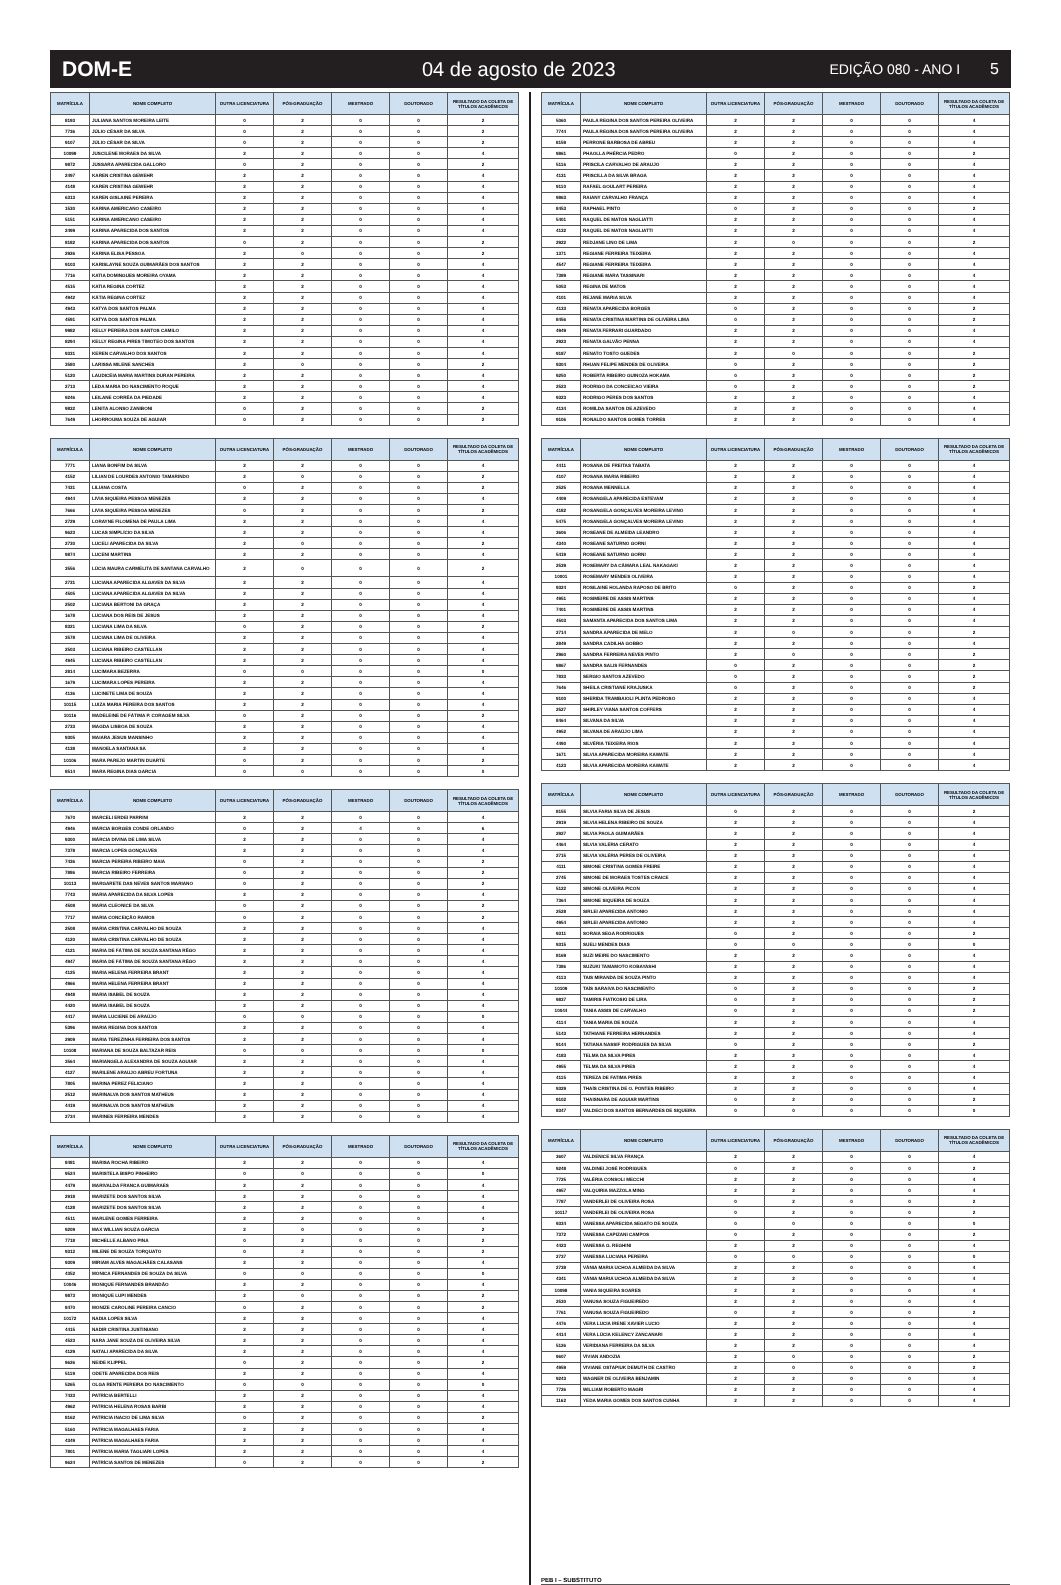DOM-E 04 de agosto de 2023
EDIÇÃO 080 - ANO I 5
| MATRÍCULA | NOME COMPLETO | OUTRA LICENCIATURA | PÓS-GRADUAÇÃO | MESTRADO | DOUTORADO | RESULTADO DA COLETA DE TÍTULOS ACADÊMICOS |
| --- | --- | --- | --- | --- | --- | --- |
| 8193 | JULIANA SANTOS MOREIRA LEITE | 0 | 2 | 0 | 0 | 2 |
| 7736 | JÚLIO CÉSAR DA SILVA | 0 | 2 | 0 | 0 | 2 |
| 9107 | JÚLIO CÉSAR DA SILVA | 0 | 2 | 0 | 0 | 2 |
| 10099 | JUSCILENE MORAES DA SILVA | 2 | 2 | 0 | 0 | 4 |
| 9872 | JUSSARA APARECIDA GALLORO | 0 | 2 | 0 | 0 | 2 |
| 2497 | KAREN CRISTINA GEWEHR | 2 | 2 | 0 | 0 | 4 |
| 4148 | KAREN CRISTINA GEWEHR | 2 | 2 | 0 | 0 | 4 |
| 6313 | KAREN GISLAINE PEREIRA | 2 | 2 | 0 | 0 | 4 |
| 1530 | KARINA AMERICANO CASEIRO | 2 | 2 | 0 | 0 | 4 |
| 5151 | KARINA AMERICANO CASEIRO | 2 | 2 | 0 | 0 | 4 |
| 2499 | KARINA APARECIDA DOS SANTOS | 2 | 2 | 0 | 0 | 4 |
| 8182 | KARINA APARECIDA DOS SANTOS | 0 | 2 | 0 | 0 | 2 |
| 2926 | KARINA ELISA PESSOA | 2 | 0 | 0 | 0 | 2 |
| 9103 | KARISLAYNE SOUZA GUIMARÃES DOS SANTOS | 2 | 2 | 0 | 0 | 4 |
| 7716 | KATIA DOMINGUES MOREIRA OYAMA | 2 | 2 | 0 | 0 | 4 |
| 4515 | KATIA REGINA CORTEZ | 2 | 2 | 0 | 0 | 4 |
| 4942 | KÁTIA REGINA CORTEZ | 2 | 2 | 0 | 0 | 4 |
| 4943 | KATYA DOS SANTOS PALMA | 2 | 2 | 0 | 0 | 4 |
| 4591 | KATYA DOS SANTOS PALMA | 2 | 2 | 0 | 0 | 4 |
| 9982 | KELLY PEREIRA DOS SANTOS CAMILO | 2 | 2 | 0 | 0 | 4 |
| 8294 | KELLY REGINA PIRES TIMOTEO DOS SANTOS | 2 | 2 | 0 | 0 | 4 |
| 9331 | KEREN CARVALHO DOS SANTOS | 2 | 2 | 0 | 0 | 4 |
| 3580 | LARISSA MILENE SANCHES | 2 | 0 | 0 | 0 | 2 |
| 5120 | LAUDICÉIA MARIA MARTINS DURAN PEREIRA | 2 | 2 | 0 | 0 | 4 |
| 2713 | LEDA MARIA DO NASCIMENTO ROQUE | 2 | 2 | 0 | 0 | 4 |
| 9246 | LEILANE CORRÊA DA PIEDADE | 2 | 2 | 0 | 0 | 4 |
| 9832 | LENITA ALONSO ZANIBONI | 0 | 2 | 0 | 0 | 2 |
| 7649 | LHORROUMA SOUZA DE AGUIAR | 0 | 2 | 0 | 0 | 2 |
| MATRÍCULA | NOME COMPLETO | OUTRA LICENCIATURA | PÓS-GRADUAÇÃO | MESTRADO | DOUTORADO | RESULTADO DA COLETA DE TÍTULOS ACADÊMICOS |
| --- | --- | --- | --- | --- | --- | --- |
| 7771 | LIANA BONFIM DA SILVA | 2 | 2 | 0 | 0 | 4 |
| 4152 | LILIAN DE LOURDES ANTONIO TAMARINDO | 2 | 0 | 0 | 0 | 2 |
| 7431 | LILIANA COSTA | 0 | 2 | 0 | 0 | 2 |
| 4944 | LIVIA SIQUEIRA PESSOA MENEZES | 2 | 2 | 0 | 0 | 4 |
| 7666 | LIVIA SIQUEIRA PESSOA MENEZES | 0 | 2 | 0 | 0 | 2 |
| 2729 | LORAYNE FILOMENA DE PAULA LIMA | 2 | 2 | 0 | 0 | 4 |
| 9623 | LUCAS SIMPLÍCIO DA SILVA | 2 | 2 | 0 | 0 | 4 |
| 2730 | LUCELI APARECIDA DA SILVA | 2 | 0 | 0 | 0 | 2 |
| 9874 | LUCENI MARTINS | 2 | 2 | 0 | 0 | 4 |
| 3556 | LÚCIA MAURA CARMELITA DE SANTANA CARVALHO | 2 | 0 | 0 | 0 | 2 |
| 2731 | LUCIANA APARECIDA ALGAVES DA SILVA | 2 | 2 | 0 | 0 | 4 |
| 4505 | LUCIANA APARECIDA ALGAVES DA SILVA | 2 | 2 | 0 | 0 | 4 |
| 2502 | LUCIANA BERTONI DA GRAÇA | 2 | 2 | 0 | 0 | 4 |
| 1678 | LUCIANA DOS REIS DE JESUS | 2 | 2 | 0 | 0 | 4 |
| 8321 | LUCIANA LIMA DA SILVA | 0 | 2 | 0 | 0 | 2 |
| 3578 | LUCIANA LIMA DE OLIVEIRA | 2 | 2 | 0 | 0 | 4 |
| 2503 | LUCIANA RIBEIRO CASTELLAN | 2 | 2 | 0 | 0 | 4 |
| 4945 | LUCIANA RIBEIRO CASTELLAN | 2 | 2 | 0 | 0 | 4 |
| 2814 | LUCIMARA BEZERRA | 0 | 0 | 0 | 0 | 0 |
| 1679 | LUCIMARA LOPES PEREIRA | 2 | 2 | 0 | 0 | 4 |
| 4136 | LUCINETE LIMA DE SOUZA | 2 | 2 | 0 | 0 | 4 |
| 10115 | LUIZA MARIA PEREIRA DOS SANTOS | 2 | 2 | 0 | 0 | 4 |
| 10116 | MADELEINE DE FÁTIMA P. CORAGEM SILVA | 0 | 2 | 0 | 0 | 2 |
| 2733 | MAGDA LISBOA DE SOUZA | 2 | 2 | 0 | 0 | 4 |
| 9305 | MAIARA JESUS MANSINHO | 2 | 2 | 0 | 0 | 4 |
| 4138 | MANOELA SANTANA SA | 2 | 2 | 0 | 0 | 4 |
| 10106 | MARA PAREJO MARTIN DUARTE | 0 | 2 | 0 | 0 | 2 |
| 8514 | MARA REGINA DIAS GARCIA | 0 | 0 | 0 | 0 | 0 |
| MATRÍCULA | NOME COMPLETO | OUTRA LICENCIATURA | PÓS-GRADUAÇÃO | MESTRADO | DOUTORADO | RESULTADO DA COLETA DE TÍTULOS ACADÊMICOS |
| --- | --- | --- | --- | --- | --- | --- |
| 7670 | MARCELI ERDEI PARRINI | 2 | 2 | 0 | 0 | 4 |
| 4946 | MÁRCIA BORGES CONDE ORLANDO | 0 | 2 | 4 | 0 | 6 |
| 9300 | MÁRCIA DIVINA DE LIMA SILVA | 2 | 2 | 0 | 0 | 4 |
| 7378 | MARCIA LOPES GONÇALVES | 2 | 2 | 0 | 0 | 4 |
| 7436 | MARCIA PEREIRA RIBEIRO MAIA | 0 | 2 | 0 | 0 | 2 |
| 7886 | MARCIA RIBEIRO FERREIRA | 0 | 2 | 0 | 0 | 2 |
| 10113 | MARGARETE DAS NEVES SANTOS MARIANO | 0 | 2 | 0 | 0 | 2 |
| 7743 | MARIA APARECIDA DA SILVA LOPES | 2 | 2 | 0 | 0 | 4 |
| 4508 | MARIA CLEONICE DA SILVA | 0 | 2 | 0 | 0 | 2 |
| 7717 | MARIA CONCEIÇÃO RAMOS | 0 | 2 | 0 | 0 | 2 |
| 2508 | MARIA CRISTINA CARVALHO DE SOUZA | 2 | 2 | 0 | 0 | 4 |
| 4120 | MARIA CRISTINA CARVALHO DE SOUZA | 2 | 2 | 0 | 0 | 4 |
| 4121 | MARIA DE FÁTIMA DE SOUZA SANTANA RÊGO | 2 | 2 | 0 | 0 | 4 |
| 4947 | MARIA DE FÁTIMA DE SOUZA SANTANA RÊGO | 2 | 2 | 0 | 0 | 4 |
| 4125 | MARIA HELENA FERREIRA BRANT | 2 | 2 | 0 | 0 | 4 |
| 4966 | MARIA HELENA FERREIRA BRANT | 2 | 2 | 0 | 0 | 4 |
| 4948 | MARIA ISABEL DE SOUZA | 2 | 2 | 0 | 0 | 4 |
| 4420 | MARIA ISABEL DE SOUZA | 2 | 2 | 0 | 0 | 4 |
| 4417 | MARIA LUCIENE DE ARAÚJO | 0 | 0 | 0 | 0 | 0 |
| 5396 | MARIA REGINA DOS SANTOS | 2 | 2 | 0 | 0 | 4 |
| 2909 | MARIA TEREZINHA FERREIRA DOS SANTOS | 2 | 2 | 0 | 0 | 4 |
| 10108 | MARIANA DE SOUZA BALTAZAR REIS | 0 | 0 | 0 | 0 | 0 |
| 3564 | MARIANGELA ALEXANDRA DE SOUZA AGUIAR | 2 | 2 | 0 | 0 | 4 |
| 4127 | MARILENE ARAUJO ABREU FORTUNA | 2 | 2 | 0 | 0 | 4 |
| 7805 | MARINA PEREZ FELICIANO | 2 | 2 | 0 | 0 | 4 |
| 2512 | MARINALVA DOS SANTOS MATHEUS | 2 | 2 | 0 | 0 | 4 |
| 4419 | MARINALVA DOS SANTOS MATHEUS | 2 | 2 | 0 | 0 | 4 |
| 2734 | MARINES FERREIRA MENDES | 2 | 2 | 0 | 0 | 4 |
| MATRÍCULA | NOME COMPLETO | OUTRA LICENCIATURA | PÓS-GRADUAÇÃO | MESTRADO | DOUTORADO | RESULTADO DA COLETA DE TÍTULOS ACADÊMICOS |
| --- | --- | --- | --- | --- | --- | --- |
| 8481 | MARISA ROCHA RIBEIRO | 2 | 2 | 0 | 0 | 4 |
| 9524 | MARISTELA BISPO PINHEIRO | 0 | 0 | 0 | 0 | 0 |
| 4479 | MARIVALDA FRANCA GUIMARAES | 2 | 2 | 0 | 0 | 4 |
| 2918 | MARIZETE DOS SANTOS SILVA | 2 | 2 | 0 | 0 | 4 |
| 4128 | MARIZETE DOS SANTOS SILVA | 2 | 2 | 0 | 0 | 4 |
| 4511 | MARLENE GOMES FERREIRA | 2 | 2 | 0 | 0 | 4 |
| 9209 | MAX WILLIAN SOUZA GARCIA | 2 | 0 | 0 | 0 | 2 |
| 7718 | MICHELLE ALBANO PINA | 0 | 2 | 0 | 0 | 2 |
| 9312 | MILENE DE SOUZA TORQUATO | 0 | 2 | 0 | 0 | 2 |
| 9309 | MIRIAM ALVES MAGALHÃES CALASANS | 2 | 2 | 0 | 0 | 4 |
| 4352 | MONICA FERNANDES DE SOUZA DA SILVA | 0 | 0 | 0 | 0 | 0 |
| 10046 | MONIQUE FERNANDES BRANDÃO | 2 | 2 | 0 | 0 | 4 |
| 9873 | MONIQUE LUPI MENDES | 2 | 0 | 0 | 0 | 2 |
| 8470 | MONIZE CAROLINE PEREIRA CANCIO | 0 | 2 | 0 | 0 | 2 |
| 10172 | NADIA LOPES SILVA | 2 | 2 | 0 | 0 | 4 |
| 4415 | NADIR CRISTINA JUSTINIANO | 2 | 2 | 0 | 0 | 4 |
| 4523 | NARA JANE SOUZA DE OLIVEIRA SILVA | 2 | 2 | 0 | 0 | 4 |
| 4129 | NATALI APARECIDA DA SILVA | 2 | 2 | 0 | 0 | 4 |
| 9626 | NEIDE KLIPPEL | 0 | 2 | 0 | 0 | 2 |
| 5119 | ODETE APARECIDA DOS REIS | 2 | 2 | 0 | 0 | 4 |
| 5265 | OLGA RENTE PEREIRA DO NASCIMENTO | 0 | 0 | 0 | 0 | 0 |
| 7433 | PATRÍCIA BERTELLI | 2 | 2 | 0 | 0 | 4 |
| 4962 | PATRICIA HELENA ROSAS BARBI | 2 | 2 | 0 | 0 | 4 |
| 8162 | PATRICIA INACIO DE LIMA SILVA | 0 | 2 | 0 | 0 | 2 |
| 5160 | PATRICIA MAGALHAES FARIA | 2 | 2 | 0 | 0 | 4 |
| 4349 | PATRICIA MAGALHAES FARIA | 2 | 2 | 0 | 0 | 4 |
| 7801 | PATRICIA MARIA TAGLIARI LOPES | 2 | 2 | 0 | 0 | 4 |
| 9624 | PATRÍCIA SANTOS DE MENEZES | 0 | 2 | 0 | 0 | 2 |
| MATRÍCULA | NOME COMPLETO | OUTRA LICENCIATURA | PÓS-GRADUAÇÃO | MESTRADO | DOUTORADO | RESULTADO DA COLETA DE TÍTULOS ACADÊMICOS |
| --- | --- | --- | --- | --- | --- | --- |
| 5060 | PAULA REGINA DOS SANTOS PEREIRA OLIVEIRA | 2 | 2 | 0 | 0 | 4 |
| 7744 | PAULA REGINA DOS SANTOS PEREIRA OLIVEIRA | 2 | 2 | 0 | 0 | 4 |
| 8159 | PERRONE BARBOSA DE ABREU | 2 | 2 | 0 | 0 | 4 |
| 9861 | PHAOLLA PHÉRCIA PEDRO | 0 | 2 | 0 | 0 | 2 |
| 5116 | PRISCILA CARVALHO DE ARAUJO | 2 | 2 | 0 | 0 | 4 |
| 4131 | PRISCILLA DA SILVA BRAGA | 2 | 2 | 0 | 0 | 4 |
| 9110 | RAFAEL GOULART PEREIRA | 2 | 2 | 0 | 0 | 4 |
| 9863 | RAIANY CARVALHO FRANÇA | 2 | 2 | 0 | 0 | 4 |
| 8453 | RAPHAEL PINTO | 0 | 2 | 0 | 0 | 2 |
| 5401 | RAQUEL DE MATOS NAGLIATTI | 2 | 2 | 0 | 0 | 4 |
| 4132 | RAQUEL DE MATOS NAGLIATTI | 2 | 2 | 0 | 0 | 4 |
| 2922 | REDJANE LINO DE LIMA | 2 | 0 | 0 | 0 | 2 |
| 1371 | REGIANE FERREIRA TEIXEIRA | 2 | 2 | 0 | 0 | 4 |
| 4547 | REGIANE FERREIRA TEIXEIRA | 2 | 2 | 0 | 0 | 4 |
| 7389 | REGIANE MARA TASSINARI | 2 | 2 | 0 | 0 | 4 |
| 5053 | REGINA DE MATOS | 2 | 2 | 0 | 0 | 4 |
| 4101 | REJANE MARIA SILVA | 2 | 2 | 0 | 0 | 4 |
| 4133 | RENATA APARECIDA BORGES | 0 | 2 | 0 | 0 | 2 |
| 8456 | RENATA CRISTINA MARTINS DE OLIVEIRA LIMA | 0 | 2 | 0 | 0 | 2 |
| 4949 | RENATA FERRARI GUARDADO | 2 | 2 | 0 | 0 | 4 |
| 2923 | RENATA GALVÃO PENNA | 2 | 2 | 0 | 0 | 4 |
| 9187 | RENATO TOSTO GUEDES | 2 | 0 | 0 | 0 | 2 |
| 9304 | RHUAN FELIPE MENDES DE OLIVEIRA | 0 | 2 | 0 | 0 | 2 |
| 9250 | ROBERTA RIBEIRO GUINOZA HOKAMA | 0 | 2 | 0 | 0 | 2 |
| 2523 | RODRIGO DA CONCEICAO VIEIRA | 0 | 2 | 0 | 0 | 2 |
| 9323 | RODRIGO PERES DOS SANTOS | 2 | 2 | 0 | 0 | 4 |
| 4134 | ROMILDA SANTOS DE AZEVEDO | 2 | 2 | 0 | 0 | 4 |
| 9106 | RONALDO SANTOS GOMES TORRES | 2 | 2 | 0 | 0 | 4 |
| MATRÍCULA | NOME COMPLETO | OUTRA LICENCIATURA | PÓS-GRADUAÇÃO | MESTRADO | DOUTORADO | RESULTADO DA COLETA DE TÍTULOS ACADÊMICOS |
| --- | --- | --- | --- | --- | --- | --- |
| 4411 | ROSANA DE FREITAS TABATA | 2 | 2 | 0 | 0 | 4 |
| 4107 | ROSANA MARIA RIBEIRO | 2 | 2 | 0 | 0 | 4 |
| 2525 | ROSANA MENNELLA | 2 | 2 | 0 | 0 | 4 |
| 4409 | ROSANGELA APARECIDA ESTEVAM | 2 | 2 | 0 | 0 | 4 |
| 4182 | ROSANGELA GONÇALVES MOREIRA LEVINO | 2 | 2 | 0 | 0 | 4 |
| 5475 | ROSANGELA GONÇALVES MOREIRA LEVINO | 2 | 2 | 0 | 0 | 4 |
| 3606 | ROSEANE DE ALMEIDA LEANDRO | 2 | 2 | 0 | 0 | 4 |
| 4340 | ROSEANE SATURNO GORNI | 2 | 2 | 0 | 0 | 4 |
| 5419 | ROSEANE SATURNO GORNI | 2 | 2 | 0 | 0 | 4 |
| 2539 | ROSEMARY DA CÂMARA LEAL NAKAGAKI | 2 | 2 | 0 | 0 | 4 |
| 10001 | ROSEMARY MENDES OLIVEIRA | 2 | 2 | 0 | 0 | 4 |
| 9324 | ROSILAINE HOLANDA RAPOSO DE BRITO | 0 | 2 | 0 | 0 | 2 |
| 4951 | ROSIMEIRE DE ASSIS MARTINS | 2 | 2 | 0 | 0 | 4 |
| 7401 | ROSIMEIRE DE ASSIS MARTINS | 2 | 2 | 0 | 0 | 4 |
| 4503 | SAMANTA APARECIDA DOS SANTOS LIMA | 2 | 2 | 0 | 0 | 4 |
| 2714 | SANDRA APARECIDA DE MELO | 2 | 0 | 0 | 0 | 2 |
| 2849 | SANDRA CADILHA GOBBO | 2 | 2 | 0 | 0 | 4 |
| 2960 | SANDRA FERREIRA NEVES PINTO | 2 | 0 | 0 | 0 | 2 |
| 9867 | SANDRA SALIS FERNANDES | 0 | 2 | 0 | 0 | 2 |
| 7833 | SERGIO SANTOS AZEVEDO | 0 | 2 | 0 | 0 | 2 |
| 7646 | SHEILA CRISTIANE KRAJUSKA | 0 | 2 | 0 | 0 | 2 |
| 9100 | SHERIDA TRAMBAIOLI PLINTA PEDROSO | 2 | 2 | 0 | 0 | 4 |
| 2527 | SHIRLEY VIANA SANTOS COFFERS | 2 | 2 | 0 | 0 | 4 |
| 8464 | SILVANA DA SILVA | 2 | 2 | 0 | 0 | 4 |
| 4952 | SILVANA DE ARAÚJO LIMA | 2 | 2 | 0 | 0 | 4 |
| 4490 | SILVÉRIA TEIXEIRA RIOS | 2 | 2 | 0 | 0 | 4 |
| 1671 | SILVIA APARECIDA MOREIRA KAWATE | 2 | 2 | 0 | 0 | 4 |
| 4123 | SILVIA APARECIDA MOREIRA KAWATE | 2 | 2 | 0 | 0 | 4 |
| MATRÍCULA | NOME COMPLETO | OUTRA LICENCIATURA | PÓS-GRADUAÇÃO | MESTRADO | DOUTORADO | RESULTADO DA COLETA DE TÍTULOS ACADÊMICOS |
| --- | --- | --- | --- | --- | --- | --- |
| 8155 | SILVIA FARIA SILVA DE JESUS | 0 | 2 | 0 | 0 | 2 |
| 2919 | SILVIA HELENA RIBEIRO DE SOUZA | 2 | 2 | 0 | 0 | 4 |
| 2927 | SILVIA PAOLA GUIMARÃES | 2 | 2 | 0 | 0 | 4 |
| 4464 | SILVIA VALÉRIA CERATO | 2 | 2 | 0 | 0 | 4 |
| 2715 | SILVIA VALÉRIA PERES DE OLIVEIRA | 2 | 2 | 0 | 0 | 4 |
| 4111 | SIMONE CRISTINA GOMES FREIRE | 2 | 2 | 0 | 0 | 4 |
| 2745 | SIMONE DE MORAES TOSTES CRAICE | 2 | 2 | 0 | 0 | 4 |
| 5122 | SIMONE OLIVEIRA PICON | 2 | 2 | 0 | 0 | 4 |
| 7364 | SIMONE SIQUEIRA DE SOUZA | 2 | 2 | 0 | 0 | 4 |
| 2528 | SIRLEI APARECIDA ANTONIO | 2 | 2 | 0 | 0 | 4 |
| 4954 | SIRLEI APARECIDA ANTONIO | 2 | 2 | 0 | 0 | 4 |
| 9311 | SORAIA SEGA RODRIGUES | 0 | 2 | 0 | 0 | 2 |
| 9315 | SUELI MENDES DIAS | 0 | 0 | 0 | 0 | 0 |
| 8169 | SUZI MEIRE DO NASCIMENTO | 2 | 2 | 0 | 0 | 4 |
| 7386 | SUZUKI TAMAMOTO KOBAYASHI | 2 | 2 | 0 | 0 | 4 |
| 4113 | TAIS MIRANDA DE SOUZA PINTO | 2 | 2 | 0 | 0 | 4 |
| 10109 | TAÍS SARAIVA DO NASCIMENTO | 0 | 2 | 0 | 0 | 2 |
| 9837 | TAMIRIS FIATKOSKI DE LIRA | 0 | 2 | 0 | 0 | 2 |
| 10044 | TANIA ASSIS DE CARVALHO | 0 | 2 | 0 | 0 | 2 |
| 4114 | TANIA MARIA DE SOUZA | 2 | 2 | 0 | 0 | 4 |
| 5143 | TATHIANE FERREIRA HERNANDES | 2 | 2 | 0 | 0 | 4 |
| 9144 | TATIANA NASSIF RODRIGUES DA SILVA | 0 | 2 | 0 | 0 | 2 |
| 4183 | TELMA DA SILVA PIRES | 2 | 2 | 0 | 0 | 4 |
| 4955 | TELMA DA SILVA PIRES | 2 | 2 | 0 | 0 | 4 |
| 4115 | TEREZA DE FATIMA PIRES | 2 | 2 | 0 | 0 | 4 |
| 9329 | THAÍS CRISTINA DE O. PONTES RIBEIRO | 2 | 2 | 0 | 0 | 4 |
| 9102 | THAISNARA DE AGUIAR MARTINS | 0 | 2 | 0 | 0 | 2 |
| 8347 | VALDECI DOS SANTOS BERNARDES DE SIQUEIRA | 0 | 0 | 0 | 0 | 0 |
| MATRÍCULA | NOME COMPLETO | OUTRA LICENCIATURA | PÓS-GRADUAÇÃO | MESTRADO | DOUTORADO | RESULTADO DA COLETA DE TÍTULOS ACADÊMICOS |
| --- | --- | --- | --- | --- | --- | --- |
| 3607 | VALDENICE SILVA FRANÇA | 2 | 2 | 0 | 0 | 4 |
| 9248 | VALDINEI JOSÉ RODRIGUES | 0 | 2 | 0 | 0 | 2 |
| 7725 | VALÉRIA CONSOLI MECCHI | 2 | 2 | 0 | 0 | 4 |
| 4957 | VALQUIRIA MAZZOLA MING | 2 | 2 | 0 | 0 | 4 |
| 7787 | VANDERLEI DE OLIVEIRA ROSA | 0 | 2 | 0 | 0 | 2 |
| 10117 | VANDERLEI DE OLIVEIRA ROSA | 0 | 2 | 0 | 0 | 2 |
| 9334 | VANESSA APARECIDA SEGATO DE SOUZA | 0 | 0 | 0 | 0 | 0 |
| 7372 | VANESSA CAPIZANI CAMPOS | 0 | 2 | 0 | 0 | 2 |
| 4423 | VANESSA G. REGHINI | 2 | 2 | 0 | 0 | 4 |
| 2737 | VANESSA LUCIANA PEREIRA | 0 | 0 | 0 | 0 | 0 |
| 2738 | VÂNIA MARIA UCHOA ALMEIDA DA SILVA | 2 | 2 | 0 | 0 | 4 |
| 4341 | VÂNIA MARIA UCHOA ALMEIDA DA SILVA | 2 | 2 | 0 | 0 | 4 |
| 10098 | VANIA SIQUEIRA SOARES | 2 | 2 | 0 | 0 | 4 |
| 2530 | VANUSA SOUZA FIGUEIREDO | 2 | 2 | 0 | 0 | 4 |
| 7761 | VANUSA SOUZA FIGUEIREDO | 0 | 2 | 0 | 0 | 2 |
| 4476 | VERA LUCIA IRENE XAVIER LUCIO | 2 | 2 | 0 | 0 | 4 |
| 4414 | VERA LÚCIA KELENCY ZANCANARI | 2 | 2 | 0 | 0 | 4 |
| 5126 | VERIDIANA FERREIRA DA SILVA | 2 | 2 | 0 | 0 | 4 |
| 9607 | VIVIAN ANDOZIA | 2 | 0 | 0 | 0 | 2 |
| 4959 | VIVIANE OSTAPIUK DEMUTH DE CASTRO | 2 | 0 | 0 | 0 | 2 |
| 9243 | WAGNER DE OLIVEIRA BENJAMIN | 2 | 2 | 0 | 0 | 4 |
| 7726 | WILLIAM ROBERTO MAGRI | 2 | 2 | 0 | 0 | 4 |
| 1162 | YEDA MARIA GOMES DOS SANTOS CUNHA | 2 | 2 | 0 | 0 | 4 |
PEB I – SUBSTITUTO